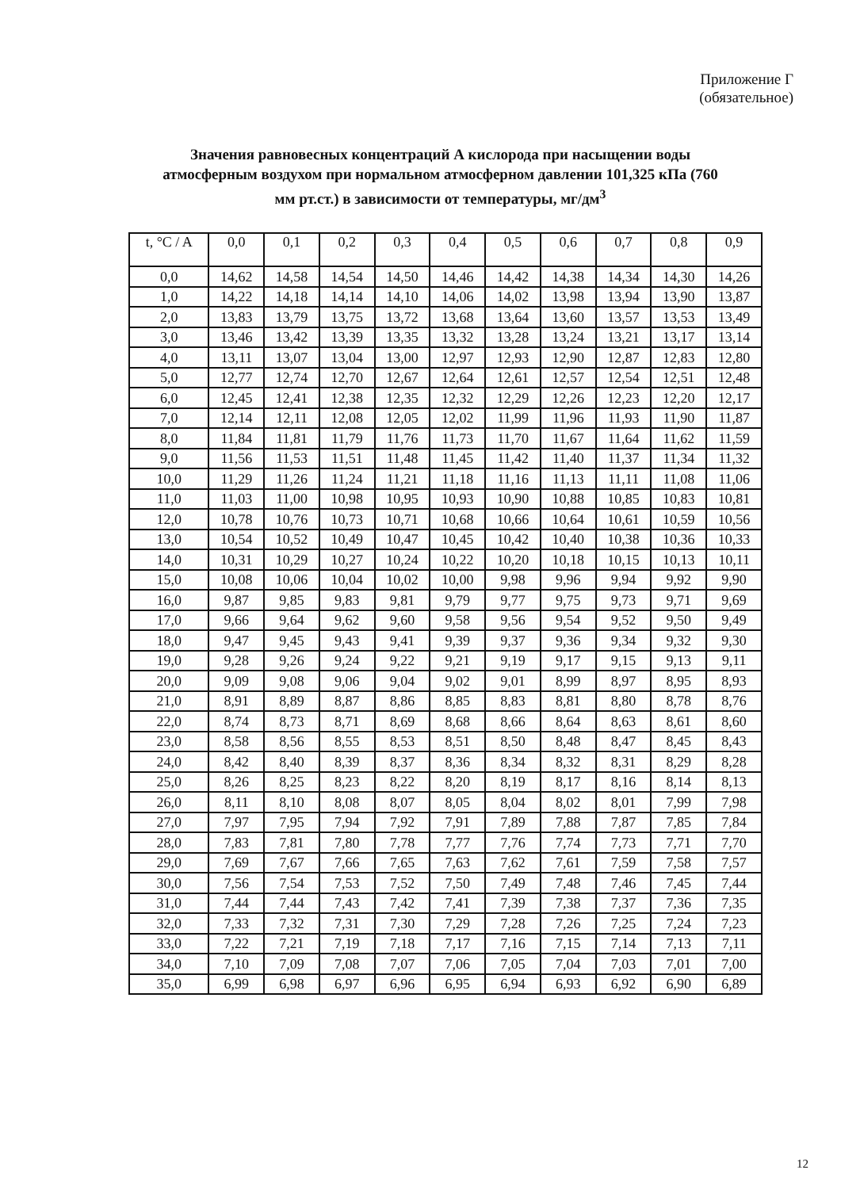Приложение Г
(обязательное)
Значения равновесных концентраций А кислорода при насыщении воды атмосферным воздухом при нормальном атмосферном давлении 101,325 кПа (760 мм рт.ст.) в зависимости от температуры, мг/дм<sup>3</sup>
| t, °C / A | 0,0 | 0,1 | 0,2 | 0,3 | 0,4 | 0,5 | 0,6 | 0,7 | 0,8 | 0,9 |
| --- | --- | --- | --- | --- | --- | --- | --- | --- | --- | --- |
| 0,0 | 14,62 | 14,58 | 14,54 | 14,50 | 14,46 | 14,42 | 14,38 | 14,34 | 14,30 | 14,26 |
| 1,0 | 14,22 | 14,18 | 14,14 | 14,10 | 14,06 | 14,02 | 13,98 | 13,94 | 13,90 | 13,87 |
| 2,0 | 13,83 | 13,79 | 13,75 | 13,72 | 13,68 | 13,64 | 13,60 | 13,57 | 13,53 | 13,49 |
| 3,0 | 13,46 | 13,42 | 13,39 | 13,35 | 13,32 | 13,28 | 13,24 | 13,21 | 13,17 | 13,14 |
| 4,0 | 13,11 | 13,07 | 13,04 | 13,00 | 12,97 | 12,93 | 12,90 | 12,87 | 12,83 | 12,80 |
| 5,0 | 12,77 | 12,74 | 12,70 | 12,67 | 12,64 | 12,61 | 12,57 | 12,54 | 12,51 | 12,48 |
| 6,0 | 12,45 | 12,41 | 12,38 | 12,35 | 12,32 | 12,29 | 12,26 | 12,23 | 12,20 | 12,17 |
| 7,0 | 12,14 | 12,11 | 12,08 | 12,05 | 12,02 | 11,99 | 11,96 | 11,93 | 11,90 | 11,87 |
| 8,0 | 11,84 | 11,81 | 11,79 | 11,76 | 11,73 | 11,70 | 11,67 | 11,64 | 11,62 | 11,59 |
| 9,0 | 11,56 | 11,53 | 11,51 | 11,48 | 11,45 | 11,42 | 11,40 | 11,37 | 11,34 | 11,32 |
| 10,0 | 11,29 | 11,26 | 11,24 | 11,21 | 11,18 | 11,16 | 11,13 | 11,11 | 11,08 | 11,06 |
| 11,0 | 11,03 | 11,00 | 10,98 | 10,95 | 10,93 | 10,90 | 10,88 | 10,85 | 10,83 | 10,81 |
| 12,0 | 10,78 | 10,76 | 10,73 | 10,71 | 10,68 | 10,66 | 10,64 | 10,61 | 10,59 | 10,56 |
| 13,0 | 10,54 | 10,52 | 10,49 | 10,47 | 10,45 | 10,42 | 10,40 | 10,38 | 10,36 | 10,33 |
| 14,0 | 10,31 | 10,29 | 10,27 | 10,24 | 10,22 | 10,20 | 10,18 | 10,15 | 10,13 | 10,11 |
| 15,0 | 10,08 | 10,06 | 10,04 | 10,02 | 10,00 | 9,98 | 9,96 | 9,94 | 9,92 | 9,90 |
| 16,0 | 9,87 | 9,85 | 9,83 | 9,81 | 9,79 | 9,77 | 9,75 | 9,73 | 9,71 | 9,69 |
| 17,0 | 9,66 | 9,64 | 9,62 | 9,60 | 9,58 | 9,56 | 9,54 | 9,52 | 9,50 | 9,49 |
| 18,0 | 9,47 | 9,45 | 9,43 | 9,41 | 9,39 | 9,37 | 9,36 | 9,34 | 9,32 | 9,30 |
| 19,0 | 9,28 | 9,26 | 9,24 | 9,22 | 9,21 | 9,19 | 9,17 | 9,15 | 9,13 | 9,11 |
| 20,0 | 9,09 | 9,08 | 9,06 | 9,04 | 9,02 | 9,01 | 8,99 | 8,97 | 8,95 | 8,93 |
| 21,0 | 8,91 | 8,89 | 8,87 | 8,86 | 8,85 | 8,83 | 8,81 | 8,80 | 8,78 | 8,76 |
| 22,0 | 8,74 | 8,73 | 8,71 | 8,69 | 8,68 | 8,66 | 8,64 | 8,63 | 8,61 | 8,60 |
| 23,0 | 8,58 | 8,56 | 8,55 | 8,53 | 8,51 | 8,50 | 8,48 | 8,47 | 8,45 | 8,43 |
| 24,0 | 8,42 | 8,40 | 8,39 | 8,37 | 8,36 | 8,34 | 8,32 | 8,31 | 8,29 | 8,28 |
| 25,0 | 8,26 | 8,25 | 8,23 | 8,22 | 8,20 | 8,19 | 8,17 | 8,16 | 8,14 | 8,13 |
| 26,0 | 8,11 | 8,10 | 8,08 | 8,07 | 8,05 | 8,04 | 8,02 | 8,01 | 7,99 | 7,98 |
| 27,0 | 7,97 | 7,95 | 7,94 | 7,92 | 7,91 | 7,89 | 7,88 | 7,87 | 7,85 | 7,84 |
| 28,0 | 7,83 | 7,81 | 7,80 | 7,78 | 7,77 | 7,76 | 7,74 | 7,73 | 7,71 | 7,70 |
| 29,0 | 7,69 | 7,67 | 7,66 | 7,65 | 7,63 | 7,62 | 7,61 | 7,59 | 7,58 | 7,57 |
| 30,0 | 7,56 | 7,54 | 7,53 | 7,52 | 7,50 | 7,49 | 7,48 | 7,46 | 7,45 | 7,44 |
| 31,0 | 7,44 | 7,44 | 7,43 | 7,42 | 7,41 | 7,39 | 7,38 | 7,37 | 7,36 | 7,35 |
| 32,0 | 7,33 | 7,32 | 7,31 | 7,30 | 7,29 | 7,28 | 7,26 | 7,25 | 7,24 | 7,23 |
| 33,0 | 7,22 | 7,21 | 7,19 | 7,18 | 7,17 | 7,16 | 7,15 | 7,14 | 7,13 | 7,11 |
| 34,0 | 7,10 | 7,09 | 7,08 | 7,07 | 7,06 | 7,05 | 7,04 | 7,03 | 7,01 | 7,00 |
| 35,0 | 6,99 | 6,98 | 6,97 | 6,96 | 6,95 | 6,94 | 6,93 | 6,92 | 6,90 | 6,89 |
12